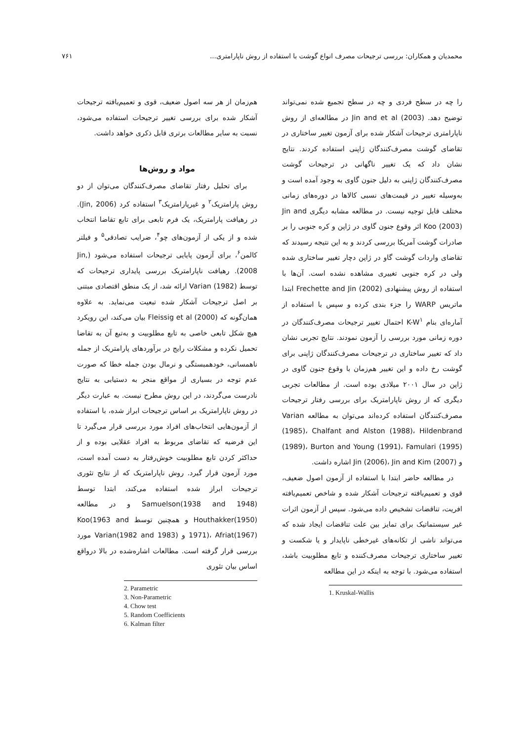محمدیان و همکاران: بررسی ترجیحات مصرف انواع گوشت با استفاده از روش ناپارامتری... ۷۶۱
را چه در سطح فردی و چه در سطح تجمیع شده نمی‌تواند توضیح دهد. Jin and et al (2003) در مطالعه‌ای از روش ناپارامتری ترجیحات آشکار شده برای آزمون تغییر ساختاری در تقاضای گوشت مصرف‌کنندگان ژاپنی استفاده کردند. نتایج نشان داد که یک تغییر ناگهانی در ترجیحات گوشت مصرف‌کنندگان ژاپنی به دلیل جنون گاوی به وجود آمده است و به‌وسیله تغییر در قیمت‌های نسبی کالاها در دوره‌های زمانی مختلف قابل توجیه نیست. در مطالعه مشابه دیگری Jin and Koo (2003) اثر وقوع جنون گاوی در ژاپن و کره جنوبی را بر صادرات گوشت آمریکا بررسی کردند و به این نتیجه رسیدند که تقاضای واردات گوشت گاو در ژاپن دچار تغییر ساختاری شده ولی در کره جنوبی تغییری مشاهده نشده است. آن‌ها با استفاده از روش پیشنهادی Frechette and Jin (2002) ابتدا ماتریس WARP را جزء بندی کرده و سپس با استفاده از آماره‌ای بنام K-W<sup>۱</sup> احتمال تغییر ترجیحات مصرف‌کنندگان در دوره زمانی مورد بررسی را آزمون نمودند. نتایج تجربی نشان داد که تغییر ساختاری در ترجیحات مصرف‌کنندگان ژاپنی برای گوشت رخ داده و این تغییر هم‌زمان با وقوع جنون گاوی در ژاپن در سال ۲۰۰۱ میلادی بوده است. از مطالعات تجربی دیگری که از روش ناپارامتریک برای بررسی رفتار ترجیحات مصرف‌کنندگان استفاده کرده‌اند می‌توان به مطالعه Varian (1985)، Chalfant and Alston (1988)، Hildenbrand (1989)، Burton and Young (1991)، Famulari (1995) و Jin (2006)، Jin and Kim (2007) اشاره داشت.
در مطالعه حاضر ابتدا با استفاده از آزمون اصول ضعیف، قوی و تعمیم‌یافته ترجیحات آشکار شده و شاخص تعمیم‌یافته افریت، تناقضات تشخیص داده می‌شود. سپس از آزمون اثرات غیر سیستماتیک برای تمایز بین علت تناقضات ایجاد شده که می‌تواند ناشی از تکانه‌های غیرخطی ناپایدار و یا شکست و تغییر ساختاری ترجیحات مصرف‌کننده و تابع مطلوبیت باشد، استفاده می‌شود. با توجه به اینکه در این مطالعه
1. Kruskal-Wallis
هم‌زمان از هر سه اصول ضعیف، قوی و تعمیم‌یافته ترجیحات آشکار شده برای بررسی تغییر ترجیحات استفاده می‌شود، نسبت به سایر مطالعات برتری قابل ذکری خواهد داشت.
مواد و روش‌ها
برای تحلیل رفتار تقاضای مصرف‌کنندگان می‌توان از دو روش پارامتریک<sup>۲</sup> و غیرپارامتریک<sup>۳</sup> استفاده کرد (Jin, 2006). در رهیافت پارامتریک، یک فرم تابعی برای تابع تقاضا انتخاب شده و از یکی از آزمون‌های چو<sup>۴</sup>، ضرایب تصادفی<sup>۵</sup> و فیلتر کالمن<sup>۶</sup>، برای آزمون پایایی ترجیحات استفاده می‌شود (Jin, 2008). رهیافت ناپارامتریک بررسی پایداری ترجیحات که توسط Varian (1982) ارائه شد، از یک منطق اقتصادی مبتنی بر اصل ترجیحات آشکار شده تبعیت می‌نماید. به علاوه همان‌گونه که Fleissig et al (2000) بیان می‌کند، این رویکرد هیچ شکل تابعی خاصی به تابع مطلوبیت و به‌تبع آن به تقاضا تحمیل نکرده و مشکلات رایج در برآوردهای پارامتریک از جمله ناهمسانی، خودهمبستگی و نرمال بودن جمله خطا که صورت عدم توجه در بسیاری از مواقع منجر به دستیابی به نتایج نادرست می‌گردند، در این روش مطرح نیست. به عبارت دیگر در روش ناپارامتریک بر اساس ترجیحات ابراز شده، با استفاده از آزمون‌هایی انتخاب‌های افراد مورد بررسی قرار می‌گیرد تا این فرضیه که تقاضای مربوط به افراد عقلایی بوده و از حداکثر کردن تابع مطلوبیت خوش‌رفتار به دست آمده است، مورد آزمون قرار گیرد. روش ناپارامتریک که از نتایج تئوری ترجیحات ابراز شده استفاده می‌کند، ابتدا توسط Samuelson(1938 and 1948) و در مطالعه Houthakker(1950) و همچنین توسط Koo(1963 and 1971)، Afriat(1967) و Varian(1982 and 1983) مورد بررسی قرار گرفته است. مطالعات اشاره‌شده در بالا درواقع اساس بیان تئوری
2. Parametric
3. Non-Parametric
4. Chow test
5. Random Coefficients
6. Kalman filter